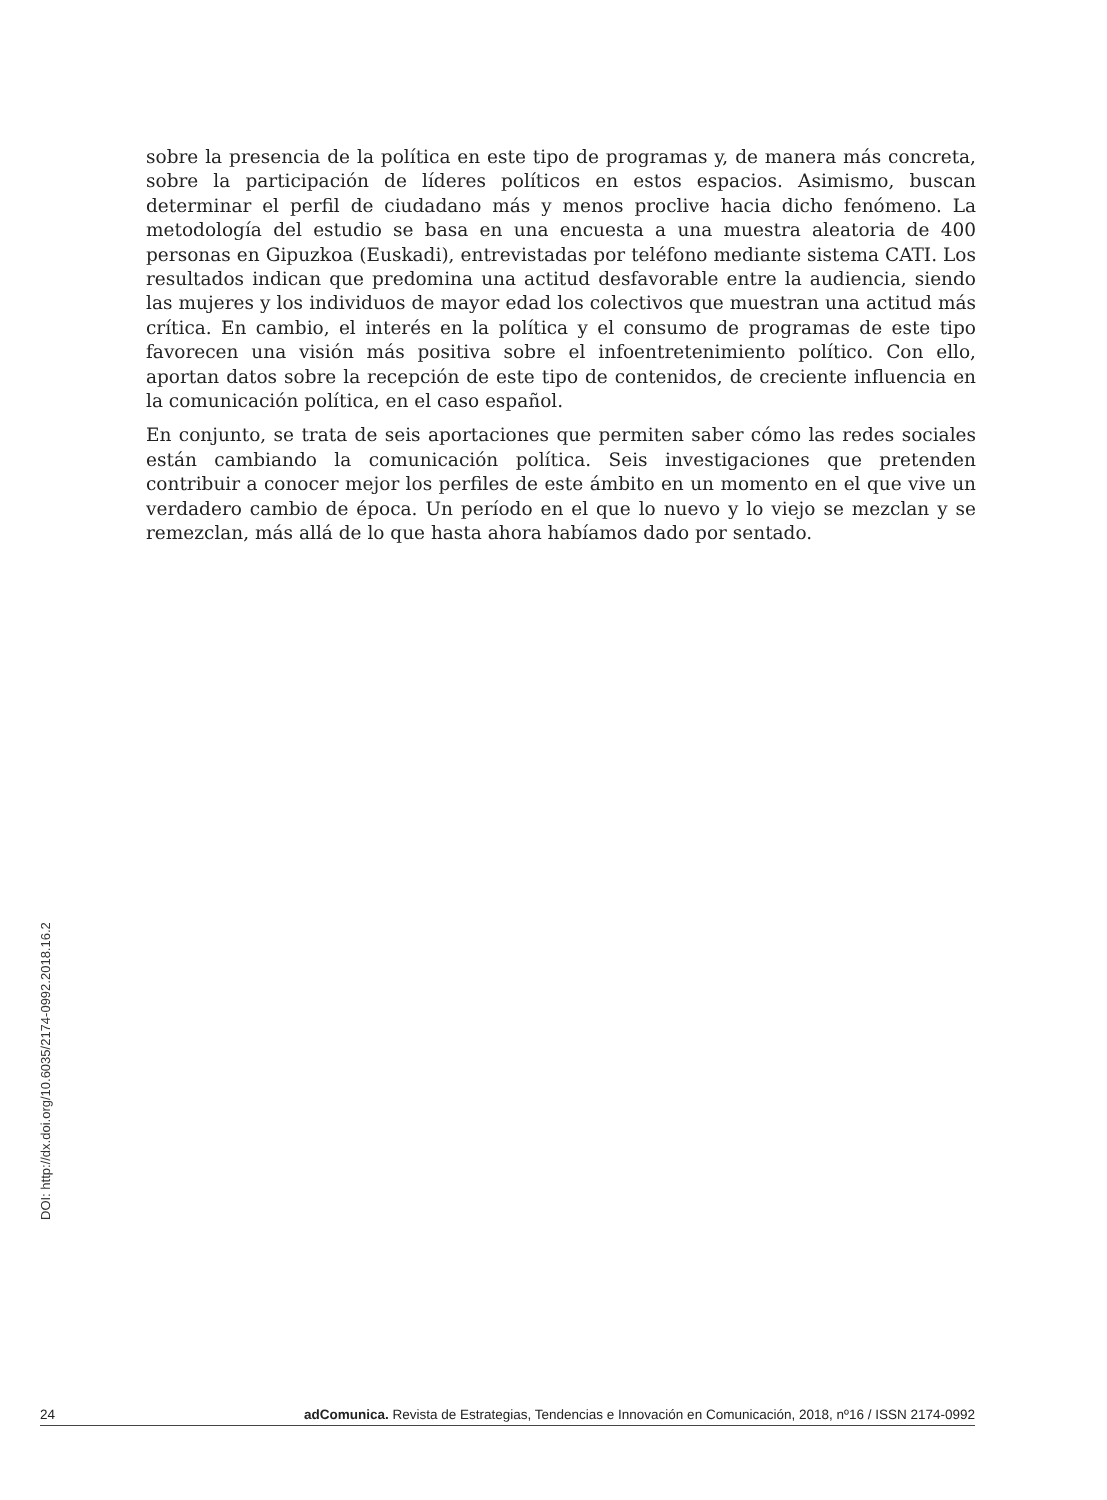sobre la presencia de la política en este tipo de programas y, de manera más concreta, sobre la participación de líderes políticos en estos espacios. Asimismo, buscan determinar el perfil de ciudadano más y menos proclive hacia dicho fenómeno. La metodología del estudio se basa en una encuesta a una muestra aleatoria de 400 personas en Gipuzkoa (Euskadi), entrevistadas por teléfono mediante sistema CATI. Los resultados indican que predomina una actitud desfavorable entre la audiencia, siendo las mujeres y los individuos de mayor edad los colectivos que muestran una actitud más crítica. En cambio, el interés en la política y el consumo de programas de este tipo favorecen una visión más positiva sobre el infoentretenimiento político. Con ello, aportan datos sobre la recepción de este tipo de contenidos, de creciente influencia en la comunicación política, en el caso español.
En conjunto, se trata de seis aportaciones que permiten saber cómo las redes sociales están cambiando la comunicación política. Seis investigaciones que pretenden contribuir a conocer mejor los perfiles de este ámbito en un momento en el que vive un verdadero cambio de época. Un período en el que lo nuevo y lo viejo se mezclan y se remezclan, más allá de lo que hasta ahora habíamos dado por sentado.
DOI: http://dx.doi.org/10.6035/2174-0992.2018.16.2
24 adComunica. Revista de Estrategias, Tendencias e Innovación en Comunicación, 2018, nº16 / ISSN 2174-0992